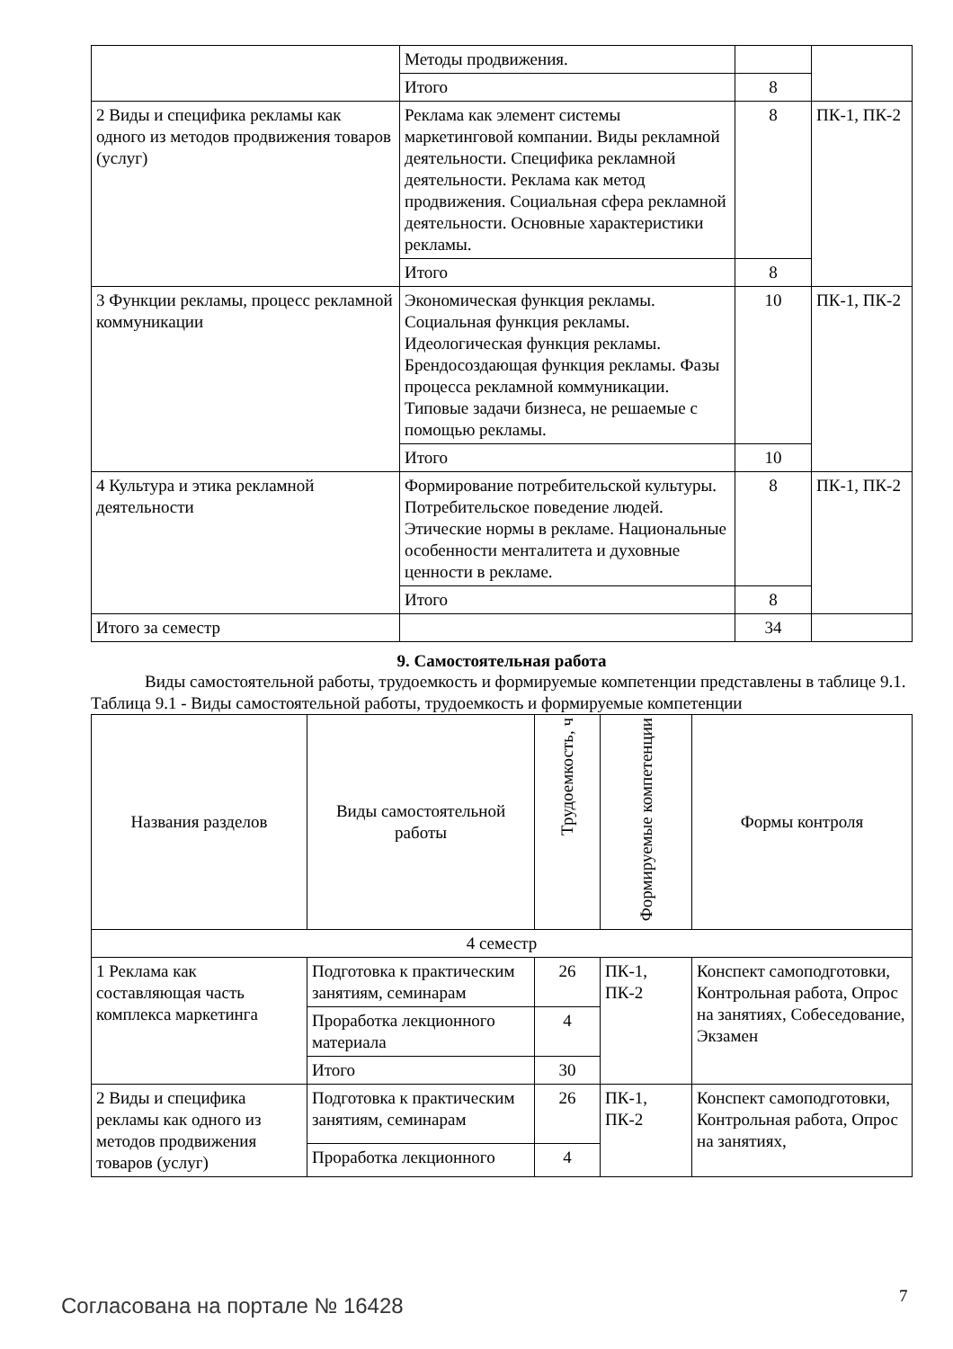| | Методы продвижения. | | |
| | Итого | 8 | |
| 2 Виды и специфика рекламы как одного из методов продвижения товаров (услуг) | Реклама как элемент системы маркетинговой компании. Виды рекламной деятельности. Специфика рекламной деятельности. Реклама как метод продвижения. Социальная сфера рекламной деятельности. Основные характеристики рекламы. | 8 | ПК-1, ПК-2 |
| | Итого | 8 | |
| 3 Функции рекламы, процесс рекламной коммуникации | Экономическая функция рекламы. Социальная функция рекламы. Идеологическая функция рекламы. Брендосоздающая функция рекламы. Фазы процесса рекламной коммуникации. Типовые задачи бизнеса, не решаемые с помощью рекламы. | 10 | ПК-1, ПК-2 |
| | Итого | 10 | |
| 4 Культура и этика рекламной деятельности | Формирование потребительской культуры. Потребительское поведение людей. Этические нормы в рекламе. Национальные особенности менталитета и духовные ценности в рекламе. | 8 | ПК-1, ПК-2 |
| | Итого | 8 | |
| Итого за семестр | | 34 | |
9. Самостоятельная работа
Виды самостоятельной работы, трудоемкость и формируемые компетенции представлены в таблице 9.1.
Таблица 9.1 - Виды самостоятельной работы, трудоемкость и формируемые компетенции
| Названия разделов | Виды самостоятельной работы | Трудоемкость, ч | Формируемые компетенции | Формы контроля |
| --- | --- | --- | --- | --- |
| 4 семестр | | | | |
| 1 Реклама как составляющая часть комплекса маркетинга | Подготовка к практическим занятиям, семинарам | 26 | ПК-1, ПК-2 | Конспект самоподготовки, Контрольная работа, Опрос на занятиях, Собеседование, Экзамен |
| | Проработка лекционного материала | 4 | | |
| | Итого | 30 | | |
| 2 Виды и специфика рекламы как одного из методов продвижения товаров (услуг) | Подготовка к практическим занятиям, семинарам | 26 | ПК-1, ПК-2 | Конспект самоподготовки, Контрольная работа, Опрос на занятиях, |
| | Проработка лекционного | 4 | | |
Согласована на портале № 16428 7